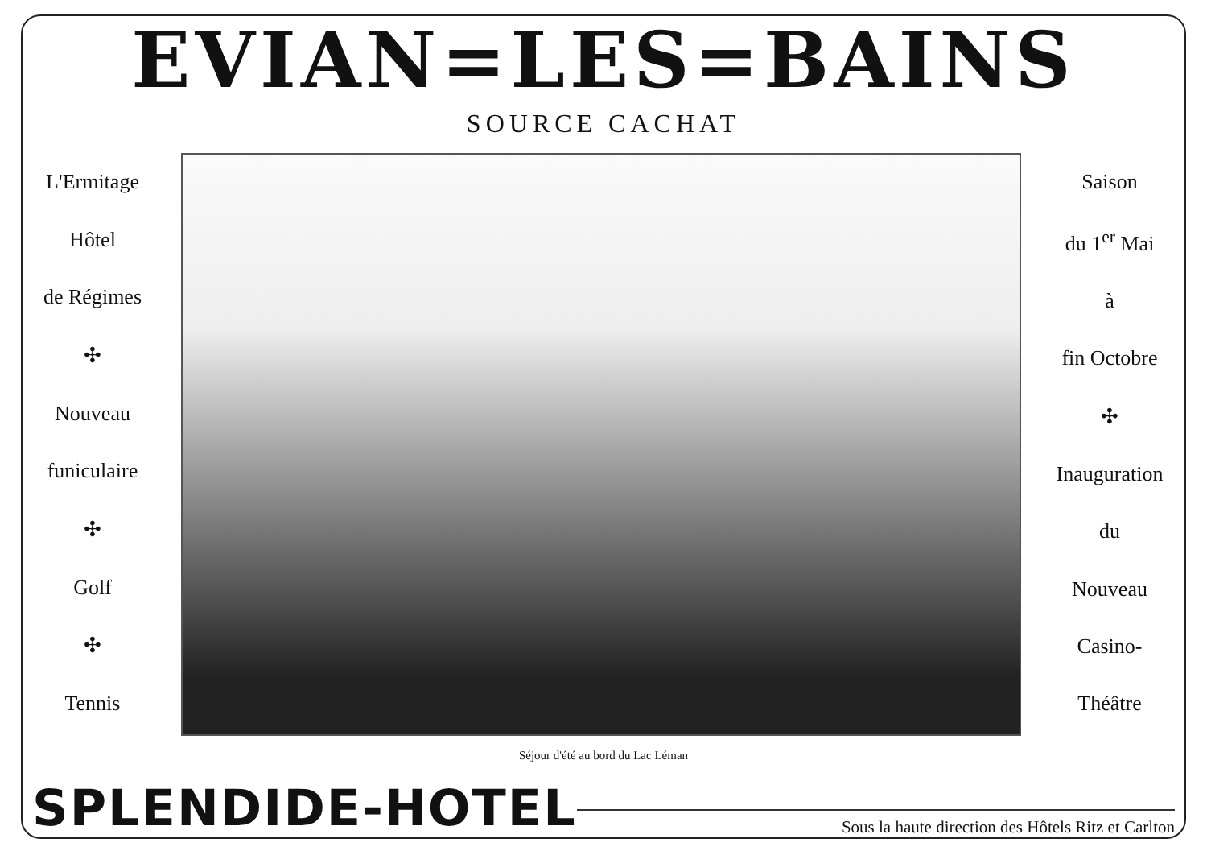EVIAN=LES=BAINS
SOURCE CACHAT
L'Ermitage
Hôtel
de Régimes
✣
Nouveau
funiculaire
✣
Golf
✣
Tennis
Saison
du 1<sup>er</sup> Mai
à
fin Octobre
✣
Inauguration
du
Nouveau
Casino-
Théâtre
Séjour d'été au bord du Lac Léman
SPLENDIDE-HOTEL
Sous la haute direction des Hôtels Ritz et Carlton